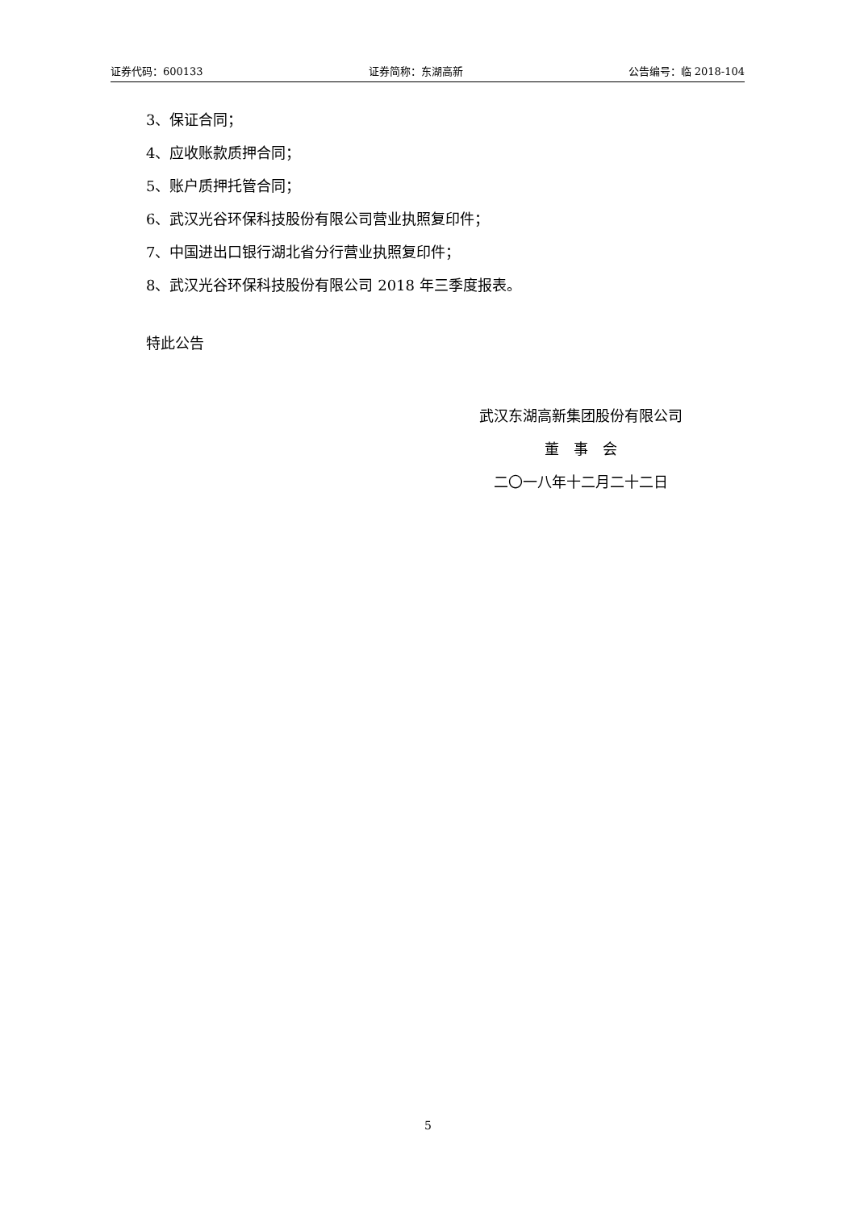证券代码：600133 证券简称：东湖高新 公告编号：临 2018-104
3、保证合同；
4、应收账款质押合同；
5、账户质押托管合同；
6、武汉光谷环保科技股份有限公司营业执照复印件；
7、中国进出口银行湖北省分行营业执照复印件；
8、武汉光谷环保科技股份有限公司 2018 年三季度报表。
特此公告
武汉东湖高新集团股份有限公司
董　事　会
二〇一八年十二月二十二日
5